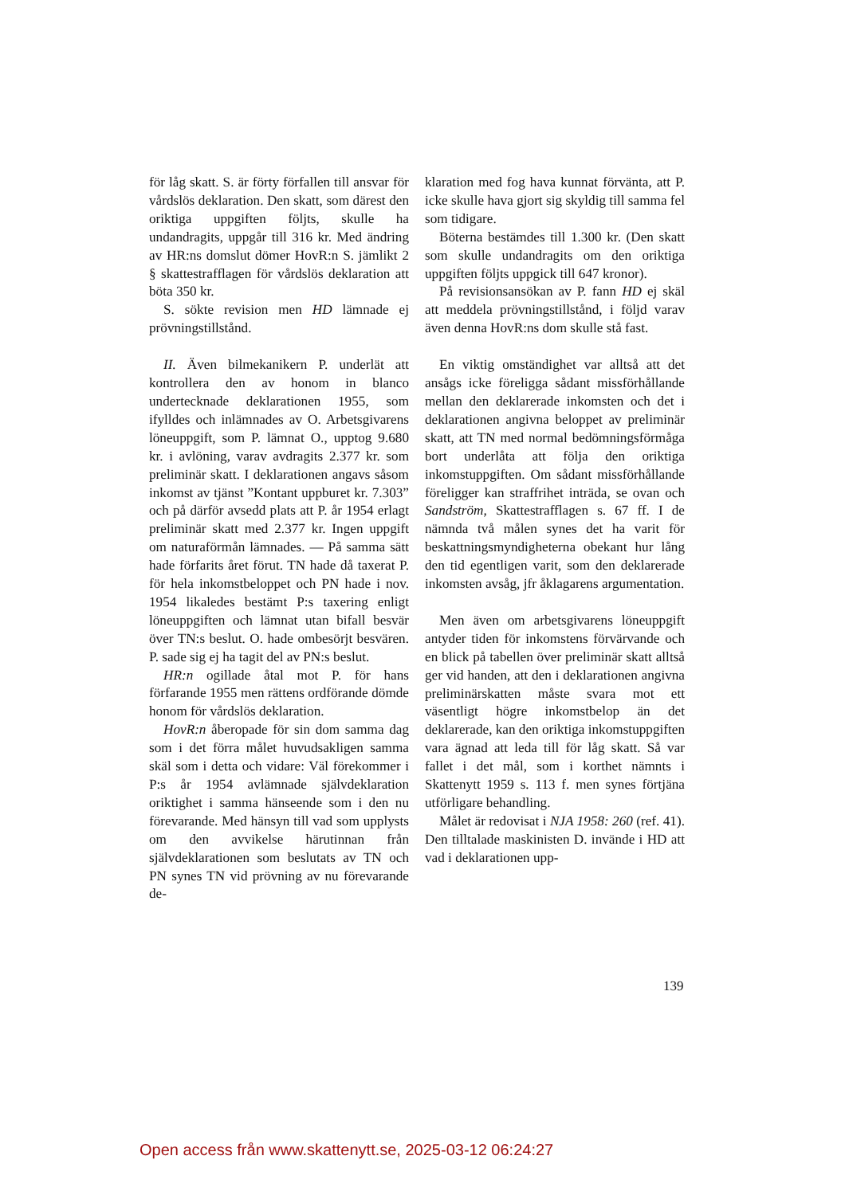för låg skatt. S. är förty förfallen till ansvar för vårdslös deklaration. Den skatt, som därest den oriktiga uppgiften följts, skulle ha undandragits, uppgår till 316 kr. Med ändring av HR:ns domslut dömer HovR:n S. jämlikt 2 § skattestrafflagen för vårdslös deklaration att böta 350 kr.
S. sökte revision men HD lämnade ej prövningstillstånd.
II. Även bilmekanikern P. underlät att kontrollera den av honom in blanco undertecknade deklarationen 1955, som ifylldes och inlämnades av O. Arbetsgivarens löneuppgift, som P. lämnat O., upptog 9.680 kr. i avlöning, varav avdragits 2.377 kr. som preliminär skatt. I deklarationen angavs såsom inkomst av tjänst ”Kontant uppburet kr. 7.303” och på därför avsedd plats att P. år 1954 erlagt preliminär skatt med 2.377 kr. Ingen uppgift om naturaförmån lämnades. — På samma sätt hade förfarits året förut. TN hade då taxerat P. för hela inkomstbeloppet och PN hade i nov. 1954 likaledes bestämt P:s taxering enligt löneuppgiften och lämnat utan bifall besvär över TN:s beslut. O. hade ombesörjt besvären. P. sade sig ej ha tagit del av PN:s beslut.
HR:n ogillade åtal mot P. för hans förfarande 1955 men rättens ordförande dömde honom för vårdslös deklaration.
HovR:n åberopade för sin dom samma dag som i det förra målet huvudsakligen samma skäl som i detta och vidare: Väl förekommer i P:s år 1954 avlämnade självdeklaration oriktighet i samma hänseende som i den nu förevarande. Med hänsyn till vad som upplysts om den avvikelse härutinnan från självdeklarationen som beslutats av TN och PN synes TN vid prövning av nu förevarande de-
klaration med fog hava kunnat förvänta, att P. icke skulle hava gjort sig skyldig till samma fel som tidigare.
Böterna bestämdes till 1.300 kr. (Den skatt som skulle undandragits om den oriktiga uppgiften följts uppgick till 647 kronor).
På revisionsansökan av P. fann HD ej skäl att meddela prövningstillstånd, i följd varav även denna HovR:ns dom skulle stå fast.
En viktig omständighet var alltså att det ansågs icke föreligga sådant missförhållande mellan den deklarerade inkomsten och det i deklarationen angivna beloppet av preliminär skatt, att TN med normal bedömningsförmåga bort underlåta att följa den oriktiga inkomstuppgiften. Om sådant missförhållande föreligger kan straffrihet inträda, se ovan och Sandström, Skattestrafflagen s. 67 ff. I de nämnda två målen synes det ha varit för beskattningsmyndigheterna obekant hur lång den tid egentligen varit, som den deklarerade inkomsten avsåg, jfr åklagarens argumentation.
Men även om arbetsgivarens löneuppgift antyder tiden för inkomstens förvärvande och en blick på tabellen över preliminär skatt alltså ger vid handen, att den i deklarationen angivna preliminärskatten måste svara mot ett väsentligt högre inkomstbelop än det deklarerade, kan den oriktiga inkomstuppgiften vara ägnad att leda till för låg skatt. Så var fallet i det mål, som i korthet nämnts i Skattenytt 1959 s. 113 f. men synes förtjäna utförligare behandling.
Målet är redovisat i NJA 1958: 260 (ref. 41). Den tilltalade maskinisten D. invände i HD att vad i deklarationen upp-
139
Open access från www.skattenytt.se, 2025-03-12 06:24:27